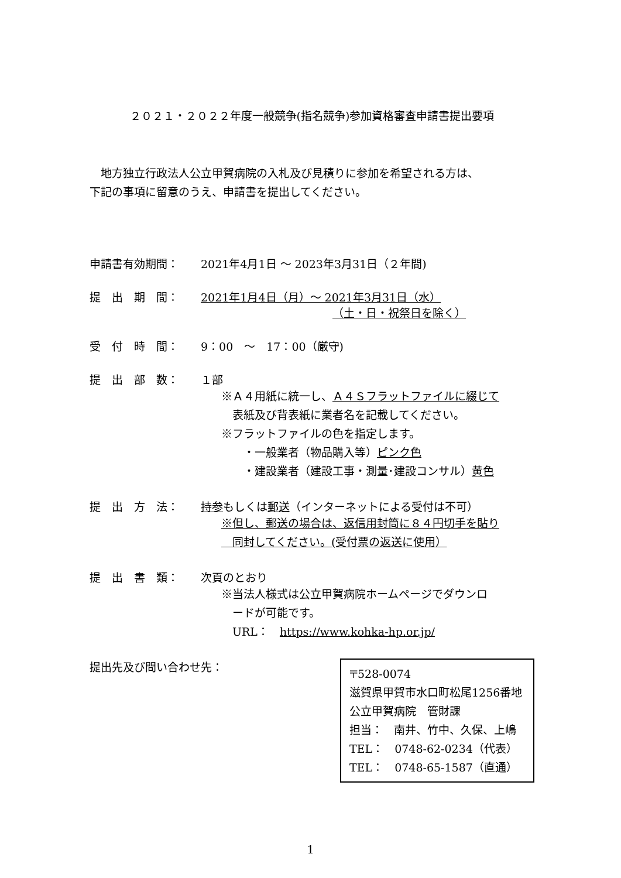２０２１・２０２２年度一般競争(指名競争)参加資格審査申請書提出要項
　地方独立行政法人公立甲賀病院の入札及び見積りに参加を希望される方は、
下記の事項に留意のうえ、申請書を提出してください。
申請書有効期間： 2021年4月1日 ～ 2023年3月31日（２年間)
提　出　期　間： 2021年1月4日（月）～ 2021年3月31日（水）
（土・日・祝祭日を除く）
受　付　時　間： 9：00　～　17：00（厳守)
提　出　部　数： １部
※Ａ４用紙に統一し、Ａ４Ｓフラットファイルに綴じて
　表紙及び背表紙に業者名を記載してください。
※フラットファイルの色を指定します。
　　・一般業者（物品購入等）ピンク色
　　・建設業者（建設工事・測量･建設コンサル）黄色
提　出　方　法： 持参もしくは郵送（インターネットによる受付は不可）
※但し、郵送の場合は、返信用封筒に８４円切手を貼り
　同封してください。(受付票の返送に使用）
提　出　書　類： 次頁のとおり
※当法人様式は公立甲賀病院ホームページでダウンロ
　ードが可能です。
　URL：　https://www.kohka-hp.or.jp/
提出先及び問い合わせ先：
〒528-0074
滋賀県甲賀市水口町松尾1256番地
公立甲賀病院　管財課
担当：　南井、竹中、久保、上嶋
TEL：　0748-62-0234（代表）
TEL：　0748-65-1587（直通）
1